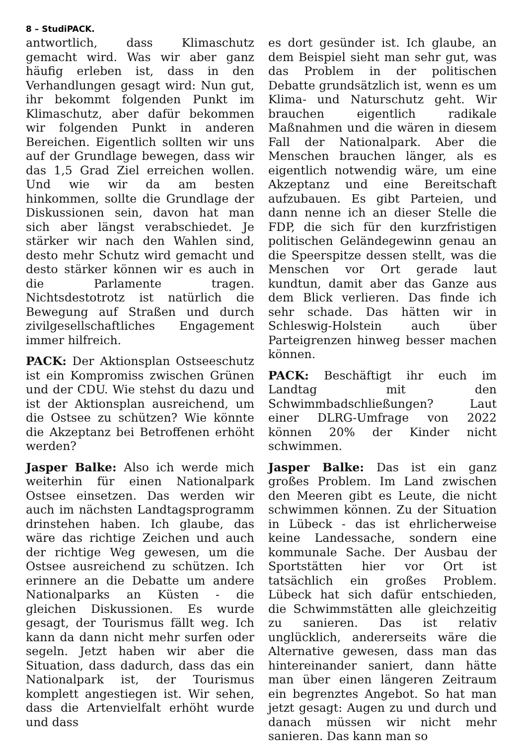8 – StudiPACK.
antwortlich, dass Klimaschutz gemacht wird. Was wir aber ganz häufig erleben ist, dass in den Verhandlungen gesagt wird: Nun gut, ihr bekommt folgenden Punkt im Klimaschutz, aber dafür bekommen wir folgenden Punkt in anderen Bereichen. Eigentlich sollten wir uns auf der Grundlage bewegen, dass wir das 1,5 Grad Ziel erreichen wollen. Und wie wir da am besten hinkommen, sollte die Grundlage der Diskussionen sein, davon hat man sich aber längst verabschiedet. Je stärker wir nach den Wahlen sind, desto mehr Schutz wird gemacht und desto stärker können wir es auch in die Parlamente tragen. Nichtsdestotrotz ist natürlich die Bewegung auf Straßen und durch zivilgesellschaftliches Engagement immer hilfreich.
PACK: Der Aktionsplan Ostseeschutz ist ein Kompromiss zwischen Grünen und der CDU. Wie stehst du dazu und ist der Aktionsplan ausreichend, um die Ostsee zu schützen? Wie könnte die Akzeptanz bei Betroffenen erhöht werden?
Jasper Balke: Also ich werde mich weiterhin für einen Nationalpark Ostsee einsetzen. Das werden wir auch im nächsten Landtagsprogramm drinstehen haben. Ich glaube, das wäre das richtige Zeichen und auch der richtige Weg gewesen, um die Ostsee ausreichend zu schützen. Ich erinnere an die Debatte um andere Nationalparks an Küsten - die gleichen Diskussionen. Es wurde gesagt, der Tourismus fällt weg. Ich kann da dann nicht mehr surfen oder segeln. Jetzt haben wir aber die Situation, dass dadurch, dass das ein Nationalpark ist, der Tourismus komplett angestiegen ist. Wir sehen, dass die Artenvielfalt erhöht wurde und dass
es dort gesünder ist. Ich glaube, an dem Beispiel sieht man sehr gut, was das Problem in der politischen Debatte grundsätzlich ist, wenn es um Klima- und Naturschutz geht. Wir brauchen eigentlich radikale Maßnahmen und die wären in diesem Fall der Nationalpark. Aber die Menschen brauchen länger, als es eigentlich notwendig wäre, um eine Akzeptanz und eine Bereitschaft aufzubauen. Es gibt Parteien, und dann nenne ich an dieser Stelle die FDP, die sich für den kurzfristigen politischen Geländegewinn genau an die Speerspitze dessen stellt, was die Menschen vor Ort gerade laut kundtun, damit aber das Ganze aus dem Blick verlieren. Das finde ich sehr schade. Das hätten wir in Schleswig-Holstein auch über Parteigrenzen hinweg besser machen können.
PACK: Beschäftigt ihr euch im Landtag mit den Schwimmbadschließungen? Laut einer DLRG-Umfrage von 2022 können 20% der Kinder nicht schwimmen.
Jasper Balke: Das ist ein ganz großes Problem. Im Land zwischen den Meeren gibt es Leute, die nicht schwimmen können. Zu der Situation in Lübeck - das ist ehrlicherweise keine Landessache, sondern eine kommunale Sache. Der Ausbau der Sportstätten hier vor Ort ist tatsächlich ein großes Problem. Lübeck hat sich dafür entschieden, die Schwimmstätten alle gleichzeitig zu sanieren. Das ist relativ unglücklich, andererseits wäre die Alternative gewesen, dass man das hintereinander saniert, dann hätte man über einen längeren Zeitraum ein begrenztes Angebot. So hat man jetzt gesagt: Augen zu und durch und danach müssen wir nicht mehr sanieren. Das kann man so